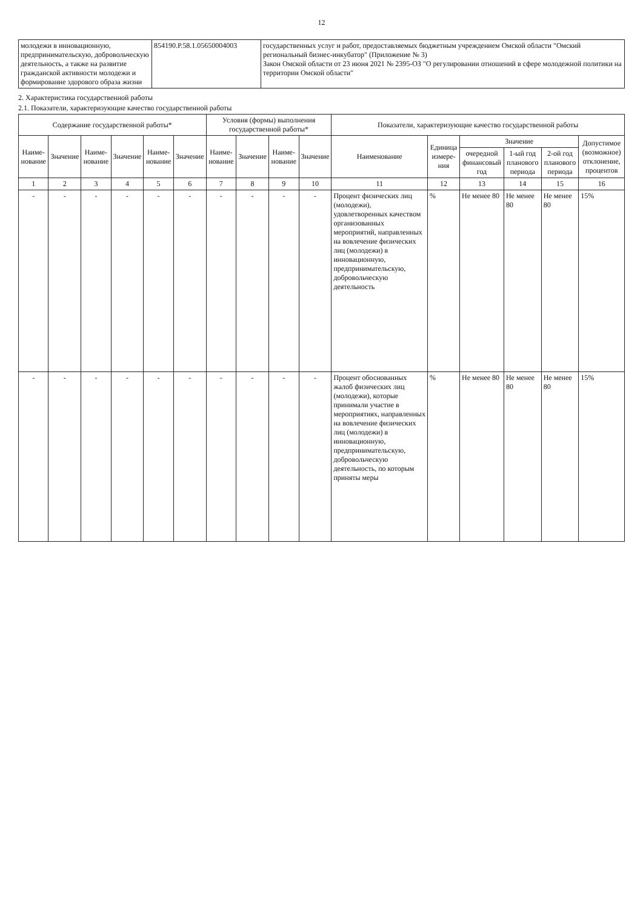12
| молодежи в инновационную, предпринимательскую, добровольческую деятельность, а также на развитие гражданской активности молодежи и формирование здорового образа жизни | 854190.Р.58.1.05650004003 | государственных услуг и работ, предоставляемых бюджетным учреждением Омской области "Омский региональный бизнес-инкубатор" (Приложение № 3) Закон Омской области от 23 июня 2021 № 2395-ОЗ "О регулировании отношений в сфере молодежной политики на территории Омской области" |
2. Характеристика государственной работы
2.1. Показатели, характеризующие качество государственной работы
| Содержание государственной работы* | | | | | | Условия (формы) выполнения государственной работы* | | | | Показатели, характеризующие качество государственной работы | | | | | |
| --- | --- | --- | --- | --- | --- | --- | --- | --- | --- | --- | --- | --- | --- | --- | --- |
| Наиме-нование | Значение | Наиме-нование | Значение | Наиме-нование | Значение | Наиме-нование | Значение | Наиме-нование | Значение | Наименование | Единица измере-ния | Значение | | | Допустимое (возможное) отклонение, процентов |
| | | | | | | | | | | | | очередной финансовый год | 1-ый год планового периода | 2-ой год планового периода | |
| 1 | 2 | 3 | 4 | 5 | 6 | 7 | 8 | 9 | 10 | 11 | 12 | 13 | 14 | 15 | 16 |
| - | - | - | - | - | - | - | - | - | - | Процент физических лиц (молодежи), удовлетворенных качеством организованных мероприятий, направленных на вовлечение физических лиц (молодежи) в инновационную, предпринимательскую, добровольческую деятельность | % | Не менее 80 | Не менее 80 | Не менее 80 | 15% |
| - | - | - | - | - | - | - | - | - | - | Процент обоснованных жалоб физических лиц (молодежи), которые принимали участие в мероприятиях, направленных на вовлечение физических лиц (молодежи) в инновационную, предпринимательскую, добровольческую деятельность, по которым приняты меры | % | Не менее 80 | Не менее 80 | Не менее 80 | 15% |